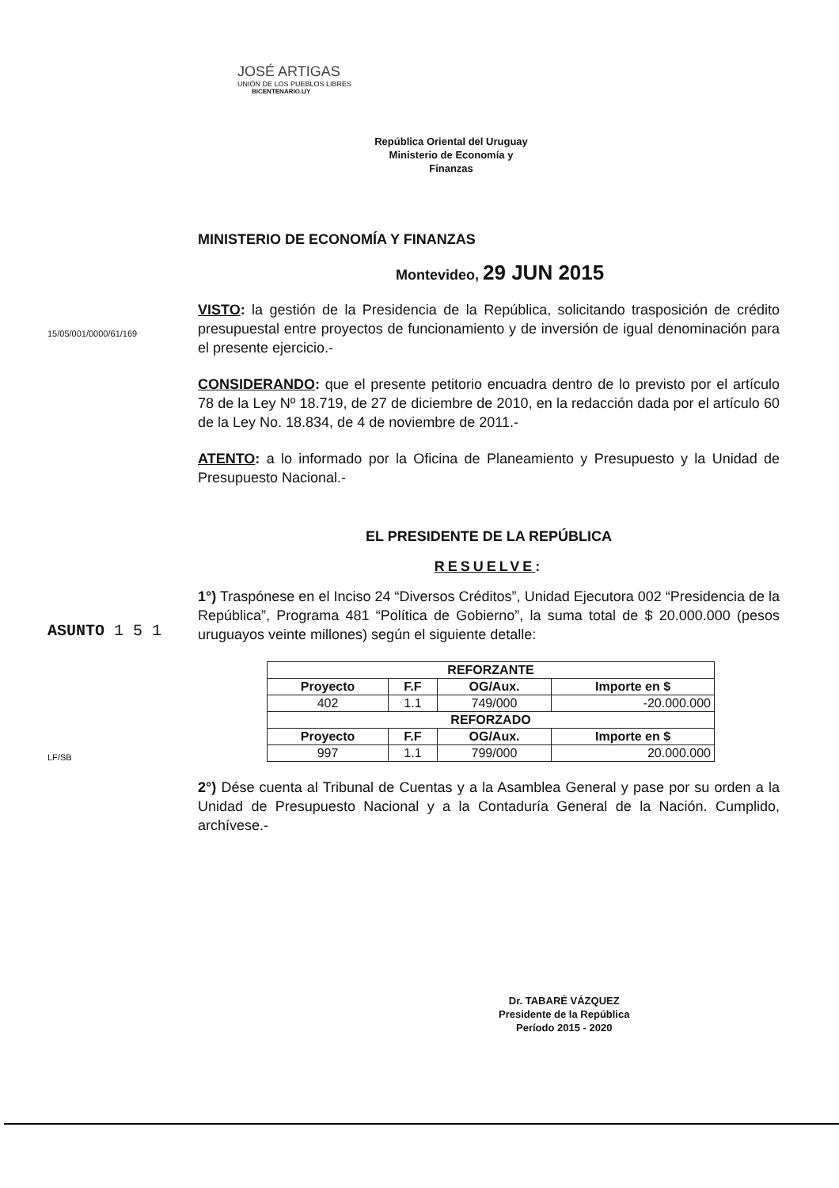JOSÉ ARTIGAS
UNIÓN DE LOS PUEBLOS LIBRES
BICENTENARIO.UY
República Oriental del Uruguay
Ministerio de Economía y
Finanzas
15/05/001/0000/61/169
ASUNTO 1 5 1
LF/SB
MINISTERIO DE ECONOMÍA Y FINANZAS
Montevideo, 29 JUN 2015
VISTO: la gestión de la Presidencia de la República, solicitando trasposición de crédito presupuestal entre proyectos de funcionamiento y de inversión de igual denominación para el presente ejercicio.-
CONSIDERANDO: que el presente petitorio encuadra dentro de lo previsto por el artículo 78 de la Ley Nº 18.719, de 27 de diciembre de 2010, en la redacción dada por el artículo 60 de la Ley No. 18.834, de 4 de noviembre de 2011.-
ATENTO: a lo informado por la Oficina de Planeamiento y Presupuesto y la Unidad de Presupuesto Nacional.-
EL PRESIDENTE DE LA REPÚBLICA
RESUELVE:
1°) Traspónese en el Inciso 24 “Diversos Créditos”, Unidad Ejecutora 002 “Presidencia de la República”, Programa 481 “Política de Gobierno”, la suma total de $ 20.000.000 (pesos uruguayos veinte millones) según el siguiente detalle:
| REFORZANTE | | | |
| --- | --- | --- | --- |
| Proyecto | F.F | OG/Aux. | Importe en $ |
| 402 | 1.1 | 749/000 | -20.000.000 |
| REFORZADO | | | |
| Proyecto | F.F | OG/Aux. | Importe en $ |
| 997 | 1.1 | 799/000 | 20.000.000 |
2°) Dése cuenta al Tribunal de Cuentas y a la Asamblea General y pase por su orden a la Unidad de Presupuesto Nacional y a la Contaduría General de la Nación. Cumplido, archívese.-
Dr. TABARÉ VÁZQUEZ
Presidente de la República
Período 2015 - 2020